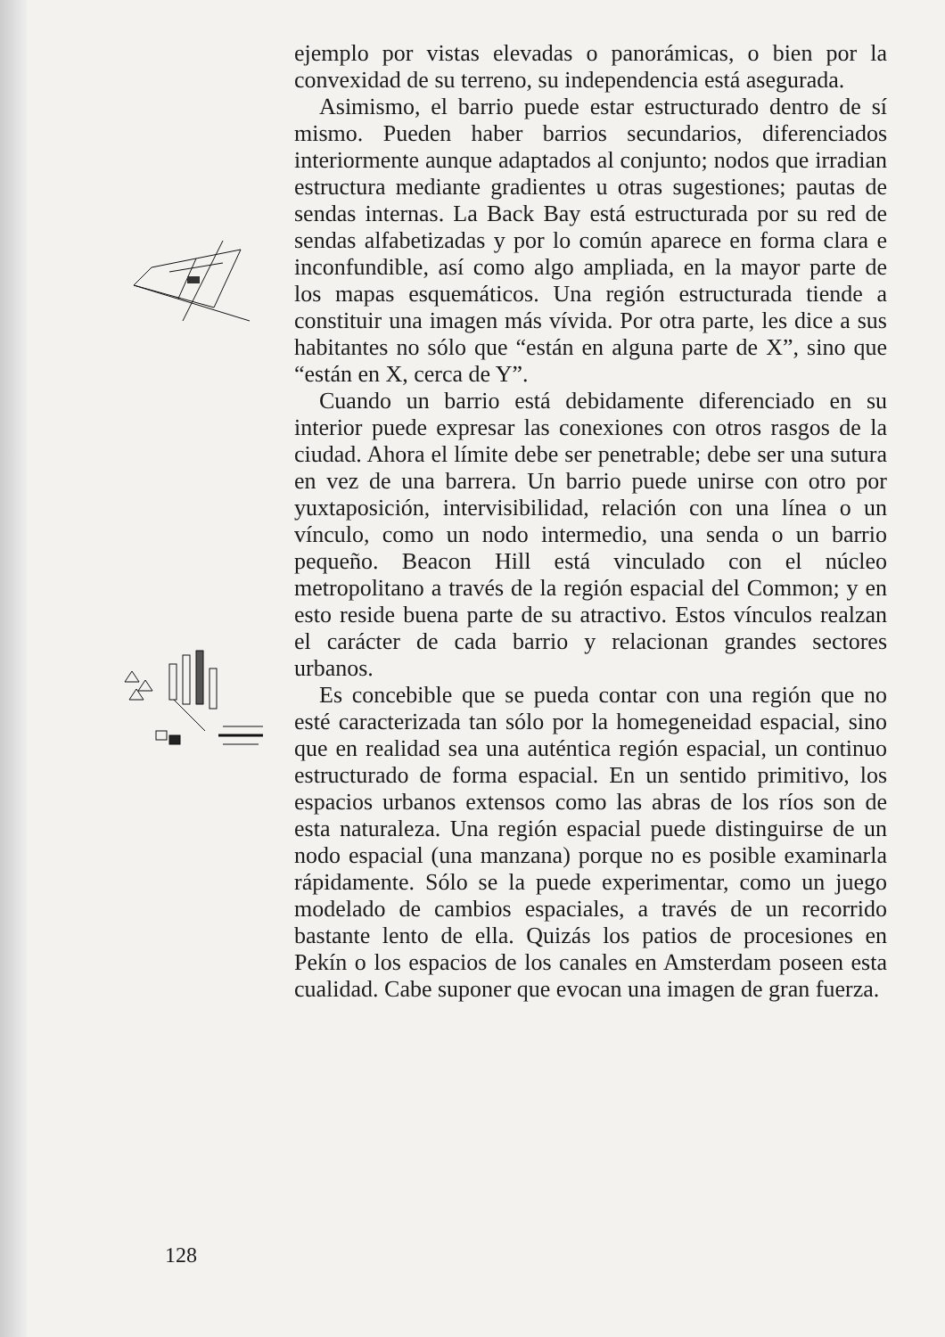ejemplo por vistas elevadas o panorámicas, o bien por la convexidad de su terreno, su independencia está asegurada.
Asimismo, el barrio puede estar estructurado dentro de sí mismo. Pueden haber barrios secundarios, diferenciados interiormente aunque adaptados al conjunto; nodos que irradian estructura mediante gradientes u otras sugestiones; pautas de sendas internas. La Back Bay está estructurada por su red de sendas alfabetizadas y por lo común aparece en forma clara e inconfundible, así como algo ampliada, en la mayor parte de los mapas esquemáticos. Una región estructurada tiende a constituir una imagen más vívida. Por otra parte, les dice a sus habitantes no sólo que “están en alguna parte de X”, sino que “están en X, cerca de Y”.
Cuando un barrio está debidamente diferenciado en su interior puede expresar las conexiones con otros rasgos de la ciudad. Ahora el límite debe ser penetrable; debe ser una sutura en vez de una barrera. Un barrio puede unirse con otro por yuxtaposición, intervisibilidad, relación con una línea o un vínculo, como un nodo intermedio, una senda o un barrio pequeño. Beacon Hill está vinculado con el núcleo metropolitano a través de la región espacial del Common; y en esto reside buena parte de su atractivo. Estos vínculos realzan el carácter de cada barrio y relacionan grandes sectores urbanos.
Es concebible que se pueda contar con una región que no esté caracterizada tan sólo por la homegeneidad espacial, sino que en realidad sea una auténtica región espacial, un continuo estructurado de forma espacial. En un sentido primitivo, los espacios urbanos extensos como las abras de los ríos son de esta naturaleza. Una región espacial puede distinguirse de un nodo espacial (una manzana) porque no es posible examinarla rápidamente. Sólo se la puede experimentar, como un juego modelado de cambios espaciales, a través de un recorrido bastante lento de ella. Quizás los patios de procesiones en Pekín o los espacios de los canales en Amsterdam poseen esta cualidad. Cabe suponer que evocan una imagen de gran fuerza.
128